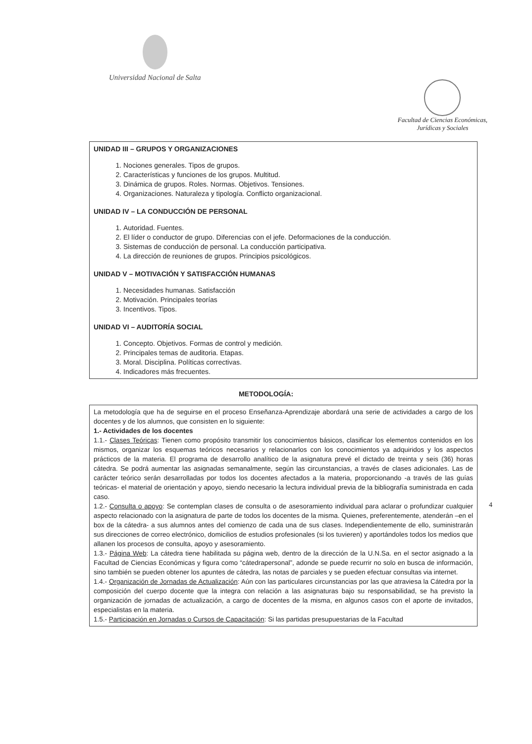Universidad Nacional de Salta
Facultad de Ciencias Económicas,
Jurídicas y Sociales
UNIDAD III – GRUPOS Y ORGANIZACIONES
1. Nociones generales. Tipos de grupos.
2. Características y funciones de los grupos. Multitud.
3. Dinámica de grupos. Roles. Normas. Objetivos. Tensiones.
4. Organizaciones. Naturaleza y tipología. Conflicto organizacional.
UNIDAD IV – LA CONDUCCIÓN DE PERSONAL
1. Autoridad. Fuentes.
2. El líder o conductor de grupo. Diferencias con el jefe. Deformaciones de la conducción.
3. Sistemas de conducción de personal. La conducción participativa.
4. La dirección de reuniones de grupos. Principios psicológicos.
UNIDAD V – MOTIVACIÓN Y SATISFACCIÓN HUMANAS
1. Necesidades humanas. Satisfacción
2. Motivación. Principales teorías
3. Incentivos. Tipos.
UNIDAD VI – AUDITORÍA SOCIAL
1. Concepto. Objetivos. Formas de control y medición.
2. Principales temas de auditoria. Etapas.
3. Moral. Disciplina. Políticas correctivas.
4. Indicadores más frecuentes.
METODOLOGÍA:
La metodología que ha de seguirse en el proceso Enseñanza-Aprendizaje abordará una serie de actividades a cargo de los docentes y de los alumnos, que consisten en lo siguiente:
1.- Actividades de los docentes
1.1.- Clases Teóricas: Tienen como propósito transmitir los conocimientos básicos, clasificar los elementos contenidos en los mismos, organizar los esquemas teóricos necesarios y relacionarlos con los conocimientos ya adquiridos y los aspectos prácticos de la materia. El programa de desarrollo analítico de la asignatura prevé el dictado de treinta y seis (36) horas cátedra. Se podrá aumentar las asignadas semanalmente, según las circunstancias, a través de clases adicionales. Las de carácter teórico serán desarrolladas por todos los docentes afectados a la materia, proporcionando -a través de las guías teóricas- el material de orientación y apoyo, siendo necesario la lectura individual previa de la bibliografía suministrada en cada caso.
1.2.- Consulta o apoyo: Se contemplan clases de consulta o de asesoramiento individual para aclarar o profundizar cualquier aspecto relacionado con la asignatura de parte de todos los docentes de la misma. Quienes, preferentemente, atenderán –en el box de la cátedra- a sus alumnos antes del comienzo de cada una de sus clases. Independientemente de ello, suministrarán sus direcciones de correo electrónico, domicilios de estudios profesionales (si los tuvieren) y aportándoles todos los medios que allanen los procesos de consulta, apoyo y asesoramiento.
1.3.- Página Web: La cátedra tiene habilitada su página web, dentro de la dirección de la U.N.Sa. en el sector asignado a la Facultad de Ciencias Económicas y figura como “cátedrapersonal”, adonde se puede recurrir no solo en busca de información, sino también se pueden obtener los apuntes de cátedra, las notas de parciales y se pueden efectuar consultas via internet.
1.4.- Organización de Jornadas de Actualización: Aún con las particulares circunstancias por las que atraviesa la Cátedra por la composición del cuerpo docente que la integra con relación a las asignaturas bajo su responsabilidad, se ha previsto la organización de jornadas de actualización, a cargo de docentes de la misma, en algunos casos con el aporte de invitados, especialistas en la materia.
1.5.- Participación en Jornadas o Cursos de Capacitación: Si las partidas presupuestarias de la Facultad
4